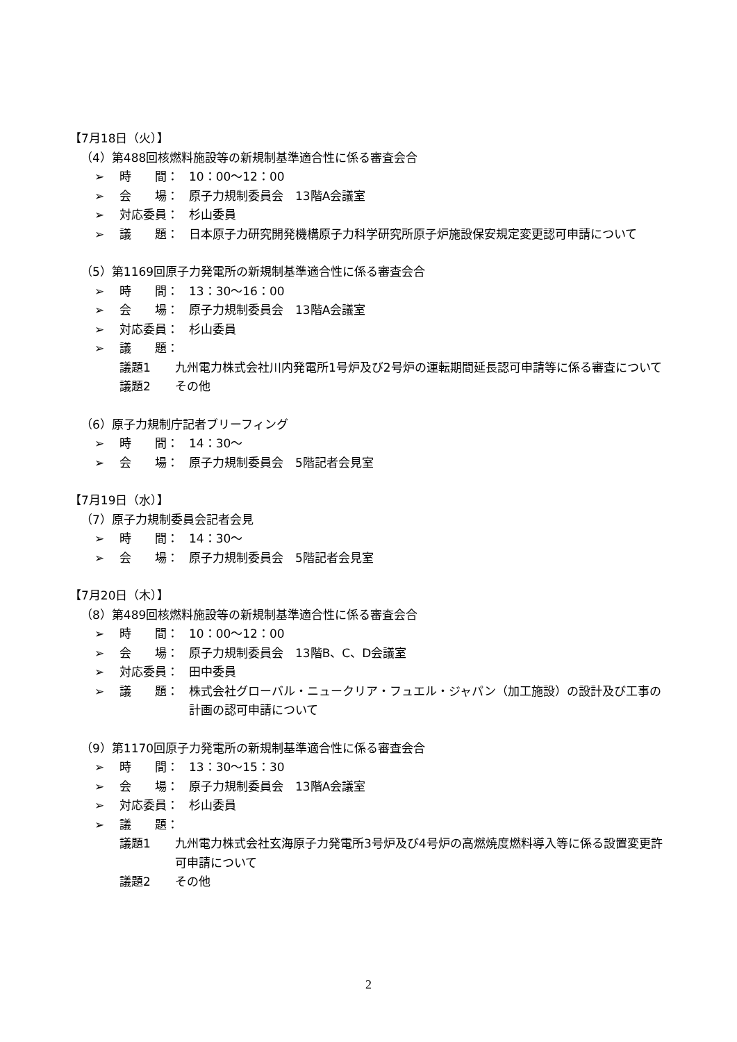【7月18日（火）】
（4）第488回核燃料施設等の新規制基準適合性に係る審査会合
➢ 時　　間： 10：00～12：00
➢ 会　　場： 原子力規制委員会　13階A会議室
➢ 対応委員： 杉山委員
➢ 議　　題： 日本原子力研究開発機構原子力科学研究所原子炉施設保安規定変更認可申請について
（5）第1169回原子力発電所の新規制基準適合性に係る審査会合
➢ 時　　間： 13：30～16：00
➢ 会　　場： 原子力規制委員会　13階A会議室
➢ 対応委員： 杉山委員
➢ 議　　題：
議題1 九州電力株式会社川内発電所1号炉及び2号炉の運転期間延長認可申請等に係る審査について
議題2 その他
（6）原子力規制庁記者ブリーフィング
➢ 時　　間： 14：30～
➢ 会　　場： 原子力規制委員会　5階記者会見室
【7月19日（水）】
（7）原子力規制委員会記者会見
➢ 時　　間： 14：30～
➢ 会　　場： 原子力規制委員会　5階記者会見室
【7月20日（木）】
（8）第489回核燃料施設等の新規制基準適合性に係る審査会合
➢ 時　　間： 10：00～12：00
➢ 会　　場： 原子力規制委員会　13階B、C、D会議室
➢ 対応委員： 田中委員
➢ 議　　題： 株式会社グローバル・ニュークリア・フュエル・ジャパン（加工施設）の設計及び工事の計画の認可申請について
（9）第1170回原子力発電所の新規制基準適合性に係る審査会合
➢ 時　　間： 13：30～15：30
➢ 会　　場： 原子力規制委員会　13階A会議室
➢ 対応委員： 杉山委員
➢ 議　　題：
議題1 九州電力株式会社玄海原子力発電所3号炉及び4号炉の高燃焼度燃料導入等に係る設置変更許可申請について
議題2 その他
2